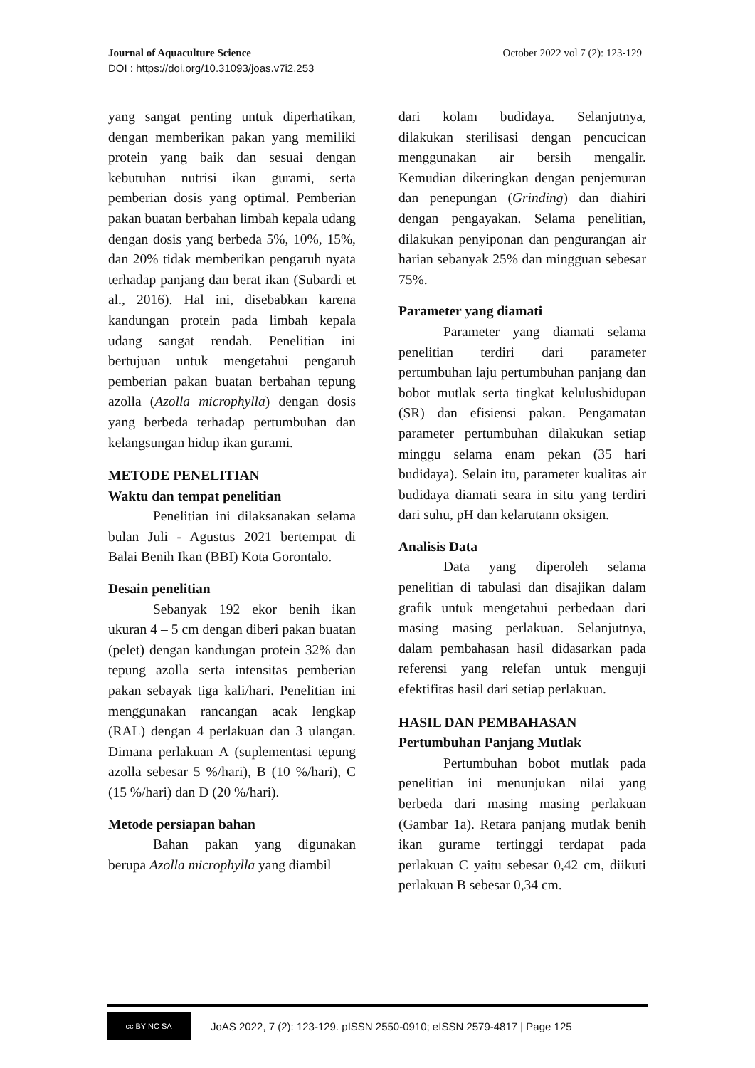Journal of Aquaculture Science October 2022 vol 7 (2): 123-129
DOI : https://doi.org/10.31093/joas.v7i2.253
yang sangat penting untuk diperhatikan, dengan memberikan pakan yang memiliki protein yang baik dan sesuai dengan kebutuhan nutrisi ikan gurami, serta pemberian dosis yang optimal. Pemberian pakan buatan berbahan limbah kepala udang dengan dosis yang berbeda 5%, 10%, 15%, dan 20% tidak memberikan pengaruh nyata terhadap panjang dan berat ikan (Subardi et al., 2016). Hal ini, disebabkan karena kandungan protein pada limbah kepala udang sangat rendah. Penelitian ini bertujuan untuk mengetahui pengaruh pemberian pakan buatan berbahan tepung azolla (Azolla microphylla) dengan dosis yang berbeda terhadap pertumbuhan dan kelangsungan hidup ikan gurami.
METODE PENELITIAN
Waktu dan tempat penelitian
Penelitian ini dilaksanakan selama bulan Juli - Agustus 2021 bertempat di Balai Benih Ikan (BBI) Kota Gorontalo.
Desain penelitian
Sebanyak 192 ekor benih ikan ukuran 4 – 5 cm dengan diberi pakan buatan (pelet) dengan kandungan protein 32% dan tepung azolla serta intensitas pemberian pakan sebayak tiga kali/hari. Penelitian ini menggunakan rancangan acak lengkap (RAL) dengan 4 perlakuan dan 3 ulangan. Dimana perlakuan A (suplementasi tepung azolla sebesar 5 %/hari), B (10 %/hari), C (15 %/hari) dan D (20 %/hari).
Metode persiapan bahan
Bahan pakan yang digunakan berupa Azolla microphylla yang diambil
dari kolam budidaya. Selanjutnya, dilakukan sterilisasi dengan pencucican menggunakan air bersih mengalir. Kemudian dikeringkan dengan penjemuran dan penepungan (Grinding) dan diahiri dengan pengayakan. Selama penelitian, dilakukan penyiponan dan pengurangan air harian sebanyak 25% dan mingguan sebesar 75%.
Parameter yang diamati
Parameter yang diamati selama penelitian terdiri dari parameter pertumbuhan laju pertumbuhan panjang dan bobot mutlak serta tingkat kelulushidupan (SR) dan efisiensi pakan. Pengamatan parameter pertumbuhan dilakukan setiap minggu selama enam pekan (35 hari budidaya). Selain itu, parameter kualitas air budidaya diamati seara in situ yang terdiri dari suhu, pH dan kelarutann oksigen.
Analisis Data
Data yang diperoleh selama penelitian di tabulasi dan disajikan dalam grafik untuk mengetahui perbedaan dari masing masing perlakuan. Selanjutnya, dalam pembahasan hasil didasarkan pada referensi yang relefan untuk menguji efektifitas hasil dari setiap perlakuan.
HASIL DAN PEMBAHASAN
Pertumbuhan Panjang Mutlak
Pertumbuhan bobot mutlak pada penelitian ini menunjukan nilai yang berbeda dari masing masing perlakuan (Gambar 1a). Retara panjang mutlak benih ikan gurame tertinggi terdapat pada perlakuan C yaitu sebesar 0,42 cm, diikuti perlakuan B sebesar 0,34 cm.
cc BY NC SA
JoAS 2022, 7 (2): 123-129. pISSN 2550-0910; eISSN 2579-4817 | Page 125